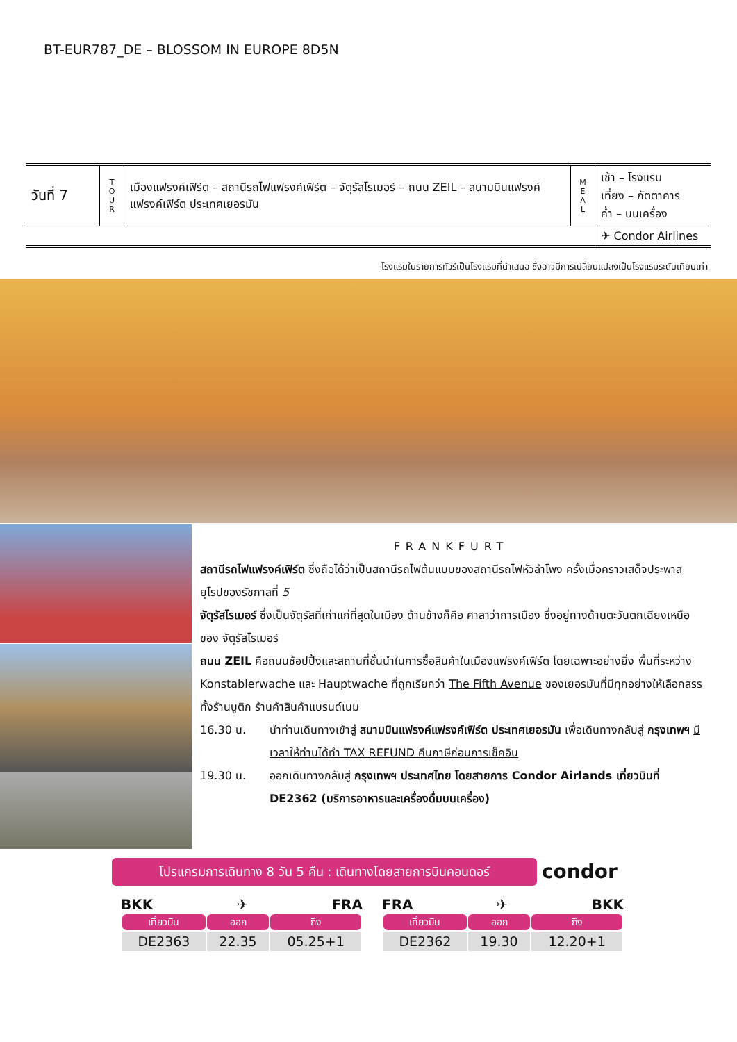BT-EUR787_DE – BLOSSOM IN EUROPE 8D5N
| วันที่ 7 | T O U R | เมืองแฟรงค์เฟิร์ต – สถานีรถไฟแฟรงค์เฟิร์ต – จัตุรัสโรเมอร์ – ถนน ZEIL – สนามบินแฟรงค์แฟรงค์เฟิร์ต ประเทศเยอรมัน | M E A L | เช้า – โรงแรม เที่ยง – ภัตตาคาร ค่ำ – บนเครื่อง |
| | | | | ✈ Condor Airlines |
-โรงแรมในรายการทัวร์เป็นโรงแรมที่นำเสนอ ซึ่งอาจมีการเปลี่ยนแปลงเป็นโรงแรมระดับเทียบเท่า
FRANKFURT
สถานีรถไฟแฟรงค์เฟิร์ต ซึ่งถือได้ว่าเป็นสถานีรถไฟต้นแบบของสถานีรถไฟหัวลำโพง ครั้งเมื่อคราวเสด็จประพาสยุโรปของรัชกาลที่ 5
จัตุรัสโรเมอร์ ซึ่งเป็นจัตุรัสที่เก่าแก่ที่สุดในเมือง ด้านข้างก็คือ ศาลาว่าการเมือง ซึ่งอยู่ทางด้านตะวันตกเฉียงเหนือของ จัตุรัสโรเมอร์
ถนน ZEIL คือถนนช้อปปิ้งและสถานที่ชั้นนำในการซื้อสินค้าในเมืองแฟรงค์เฟิร์ต โดยเฉพาะอย่างยิ่ง พื้นที่ระหว่าง Konstablerwache และ Hauptwache ที่ถูกเรียกว่า The Fifth Avenue ของเยอรมันที่มีทุกอย่างให้เลือกสรร ทั้งร้านบูติก ร้านค้าสินค้าแบรนด์เนม
16.30 น. นำท่านเดินทางเข้าสู่ สนามบินแฟรงค์แฟรงค์เฟิร์ต ประเทศเยอรมัน เพื่อเดินทางกลับสู่ กรุงเทพฯ มีเวลาให้ท่านได้ทำ TAX REFUND คืนภาษีก่อนการเช็คอิน
19.30 น. ออกเดินทางกลับสู่ กรุงเทพฯ ประเทศไทย โดยสายการ Condor Airlands เที่ยวบินที่ DE2362 (บริการอาหารและเครื่องดื่มบนเครื่อง)
โปรแกรมการเดินทาง 8 วัน 5 คืน : เดินทางโดยสายการบินคอนดอร์
condor
BKK ✈ FRA
| เที่ยวบิน | ออก | ถึง |
| --- | --- | --- |
| DE2363 | 22.35 | 05.25+1 |
FRA ✈ BKK
| เที่ยวบิน | ออก | ถึง |
| --- | --- | --- |
| DE2362 | 19.30 | 12.20+1 |